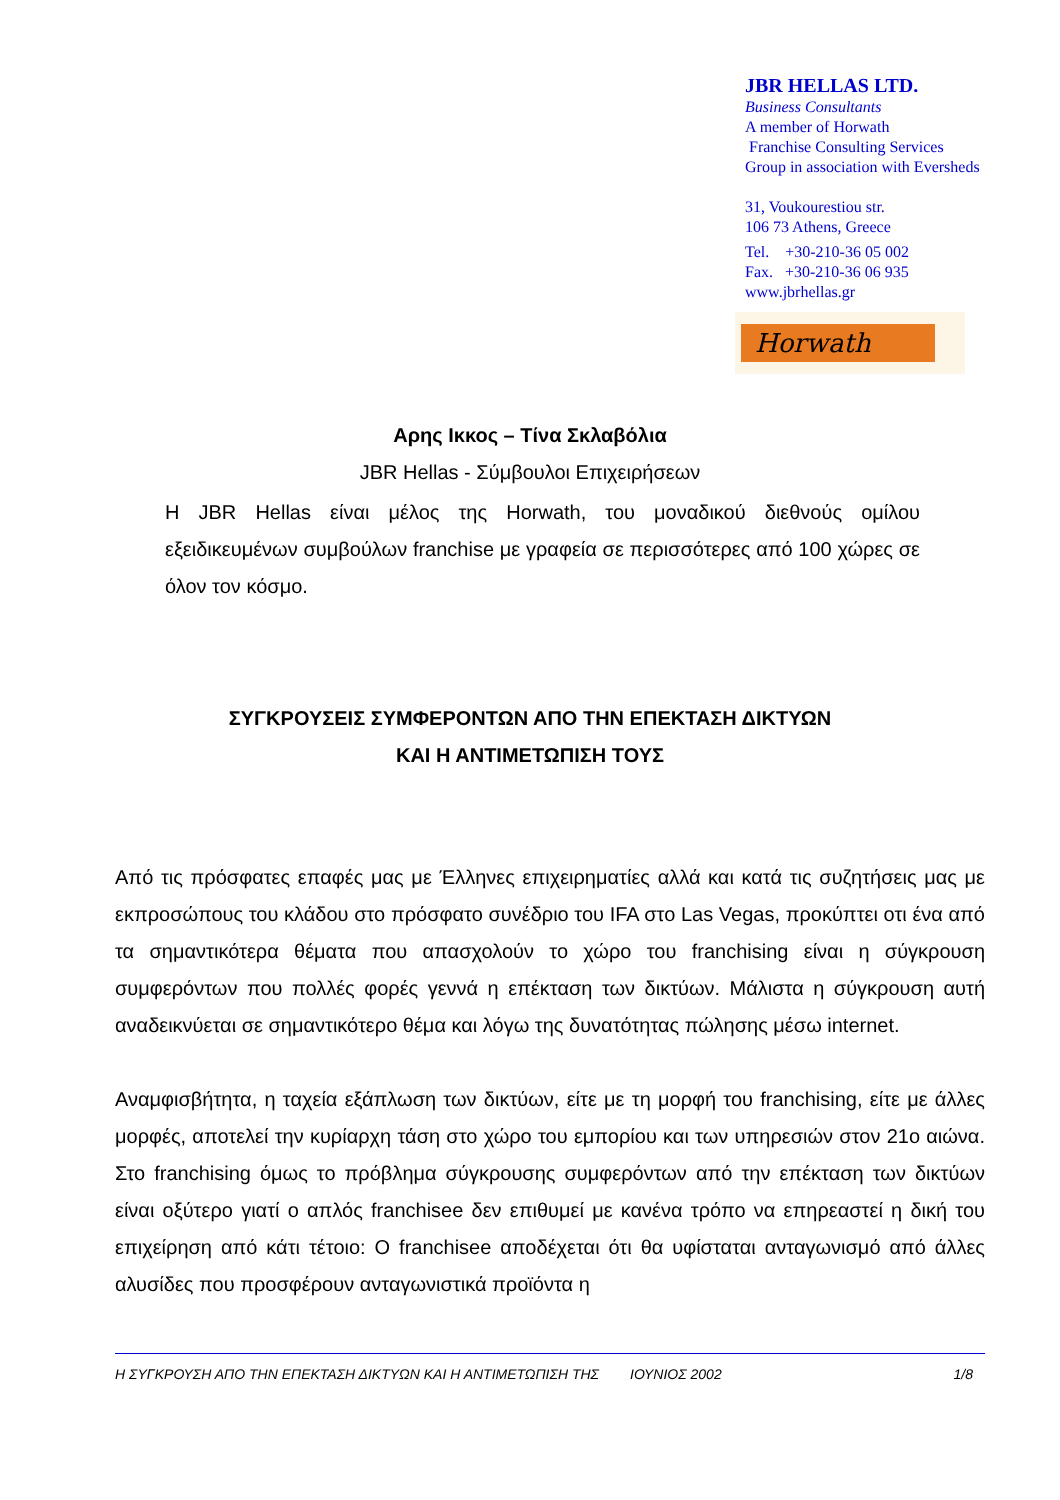JBR HELLAS LTD.
Business Consultants
A member of Horwath
Franchise Consulting Services
Group in association with Eversheds
31, Voukourestiou str.
106 73 Athens, Greece
Tel. +30-210-36 05 002
Fax. +30-210-36 06 935
www.jbrhellas.gr
Horwath
Αρης Ικκος – Τίνα Σκλαβόλια
JBR Hellas - Σύμβουλοι Επιχειρήσεων
Η JBR Hellas είναι μέλος της Horwath, του μοναδικού διεθνούς ομίλου εξειδικευμένων συμβούλων franchise με γραφεία σε περισσότερες από 100 χώρες σε όλον τον κόσμο.
ΣΥΓΚΡΟΥΣΕΙΣ ΣΥΜΦΕΡΟΝΤΩΝ ΑΠΟ ΤΗΝ ΕΠΕΚΤΑΣΗ ΔΙΚΤΥΩΝ
ΚΑΙ Η ΑΝΤΙΜΕΤΩΠΙΣΗ ΤΟΥΣ
Από τις πρόσφατες επαφές μας με Έλληνες επιχειρηματίες αλλά και κατά τις συζητήσεις μας με εκπροσώπους του κλάδου στο πρόσφατο συνέδριο του IFA στο Las Vegas, προκύπτει οτι ένα από τα σημαντικότερα θέματα που απασχολούν το χώρο του franchising είναι η σύγκρουση συμφερόντων που πολλές φορές γεννά η επέκταση των δικτύων. Μάλιστα η σύγκρουση αυτή αναδεικνύεται σε σημαντικότερο θέμα και λόγω της δυνατότητας πώλησης μέσω internet.
Αναμφισβήτητα, η ταχεία εξάπλωση των δικτύων, είτε με τη μορφή του franchising, είτε με άλλες μορφές, αποτελεί την κυρίαρχη τάση στο χώρο του εμπορίου και των υπηρεσιών στον 21ο αιώνα. Στο franchising όμως το πρόβλημα σύγκρουσης συμφερόντων από την επέκταση των δικτύων είναι οξύτερο γιατί ο απλός franchisee δεν επιθυμεί με κανένα τρόπο να επηρεαστεί η δική του επιχείρηση από κάτι τέτοιο: Ο franchisee αποδέχεται ότι θα υφίσταται ανταγωνισμό από άλλες αλυσίδες που προσφέρουν ανταγωνιστικά προϊόντα η
Η ΣΥΓΚΡΟΥΣΗ ΑΠΟ ΤΗΝ ΕΠΕΚΤΑΣΗ ΔΙΚΤΥΩΝ ΚΑΙ Η ΑΝΤΙΜΕΤΩΠΙΣΗ ΤΗΣ ΙΟΥΝΙΟΣ 2002 1/8